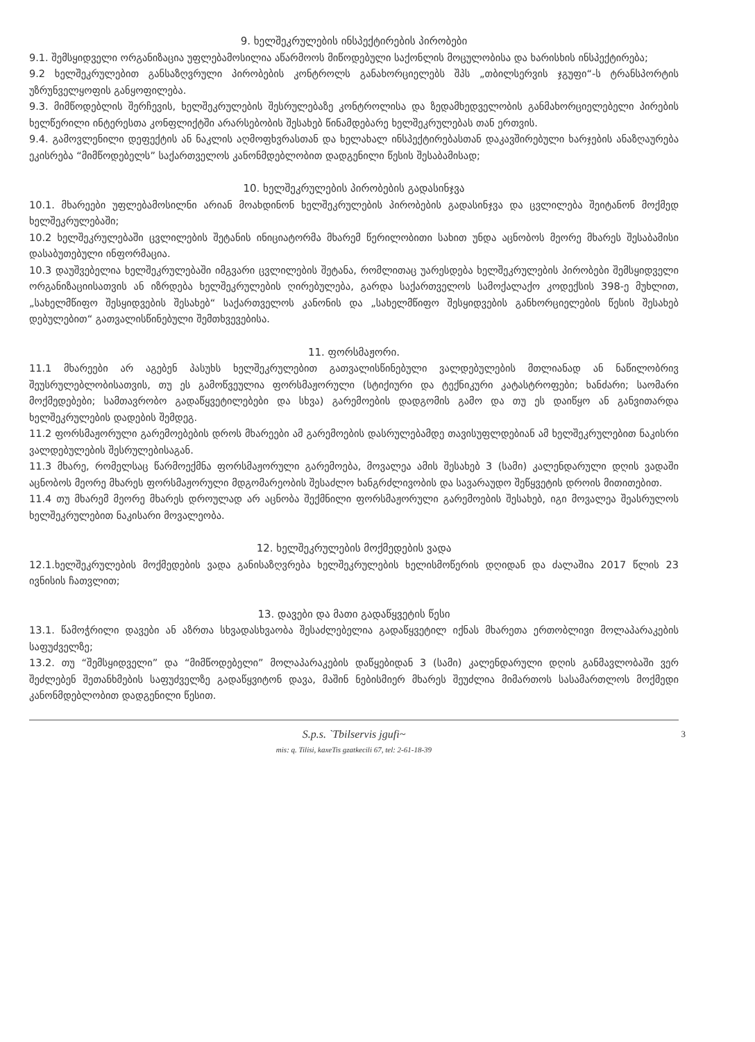9. ხელშეკრულების ინსპექტირების პირობები
9.1. შემსყიდველი ორგანიზაცია უფლებამოსილია აწარმოოს მიწოდებული საქონლის მოცულობისა და ხარისხის ინსპექტირება;
9.2 ხელშეკრულებით განსაზღვრული პირობების კონტროლს განახორციელებს შპს „თბილსერვის ჯგუფი“-ს ტრანსპორტის უზრუნველყოფის განყოფილება.
9.3. მიმწოდებლის შერჩევის, ხელშეკრულების შესრულებაზე კონტროლისა და ზედამხედველობის განმახორციელებელი პირების ხელწერილი ინტერესთა კონფლიქტში არარსებობის შესახებ წინამდებარე ხელშეკრულებას თან ერთვის.
9.4. გამოვლენილი დეფექტის ან ნაკლის აღმოფხვრასთან და ხელახალ ინსპექტირებასთან დაკავშირებული ხარჯების ანაზღაურება ეკისრება “მიმწოდებელს” საქართველოს კანონმდებლობით დადგენილი წესის შესაბამისად;
10. ხელშეკრულების პირობების გადასინჯვა
10.1. მხარეები უფლებამოსილნი არიან მოახდინონ ხელშეკრულების პირობების გადასინჯვა და ცვლილება შეიტანონ მოქმედ ხელშეკრულებაში;
10.2 ხელშეკრულებაში ცვლილების შეტანის ინიციატორმა მხარემ წერილობითი სახით უნდა აცნობოს მეორე მხარეს შესაბამისი დასაბუთებული ინფორმაცია.
10.3 დაუშვებელია ხელშეკრულებაში იმგვარი ცვლილების შეტანა, რომლითაც უარესდება ხელშეკრულების პირობები შემსყიდველი ორგანიზაციისათვის ან იზრდება ხელშეკრულების ღირებულება, გარდა საქართველოს სამოქალაქო კოდექსის 398-ე მუხლით, „სახელმწიფო შესყიდვების შესახებ“ საქართველოს კანონის და „სახელმწიფო შესყიდვების განხორციელების წესის შესახებ დებულებით“ გათვალისწინებული შემთხვევებისა.
11. ფორსმაჟორი.
11.1 მხარეები არ აგებენ პასუხს ხელშეკრულებით გათვალისწინებული ვალდებულების მთლიანად ან ნაწილობრივ შეუსრულებლობისათვის, თუ ეს გამოწვეულია ფორსმაჟორული (სტიქიური და ტექნიკური კატასტროფები; ხანძარი; საომარი მოქმედებები; სამთავრობო გადაწყვეტილებები და სხვა) გარემოების დადგომის გამო და თუ ეს დაიწყო ან განვითარდა ხელშეკრულების დადების შემდეგ.
11.2 ფორსმაჟორული გარემოებების დროს მხარეები ამ გარემოების დასრულებამდე თავისუფლდებიან ამ ხელშეკრულებით ნაკისრი ვალდებულების შესრულებისაგან.
11.3 მხარე, რომელსაც წარმოექმნა ფორსმაჟორული გარემოება, მოვალეა ამის შესახებ 3 (სამი) კალენდარული დღის ვადაში აცნობოს მეორე მხარეს ფორსმაჟორული მდგომარეობის შესაძლო ხანგრძლივობის და სავარაუდო შეწყვეტის დროის მითითებით.
11.4 თუ მხარემ მეორე მხარეს დროულად არ აცნობა შექმნილი ფორსმაჟორული გარემოების შესახებ, იგი მოვალეა შეასრულოს ხელშეკრულებით ნაკისარი მოვალეობა.
12. ხელშეკრულების მოქმედების ვადა
12.1.ხელშეკრულების მოქმედების ვადა განისაზღვრება ხელშეკრულების ხელისმოწერის დღიდან და ძალაშია 2017 წლის 23 ივნისის ჩათვლით;
13. დავები და მათი გადაწყვეტის წესი
13.1. წამოჭრილი დავები ან აზრთა სხვადასხვაობა შესაძლებელია გადაწყვეტილ იქნას მხარეთა ერთობლივი მოლაპარაკების საფუძველზე;
13.2. თუ “შემსყიდველი” და “მიმწოდებელი” მოლაპარაკების დაწყებიდან 3 (სამი) კალენდარული დღის განმავლობაში ვერ შეძლებენ შეთანხმების საფუძველზე გადაწყვიტონ დავა, მაშინ ნებისმიერ მხარეს შეუძლია მიმართოს სასამართლოს მოქმედი კანონმდებლობით დადგენილი წესით.
S.p.s. `Tbilservis jgufi~
mis: q. Tilisi, kaxeTis gzatkecili 67, tel: 2-61-18-39
3